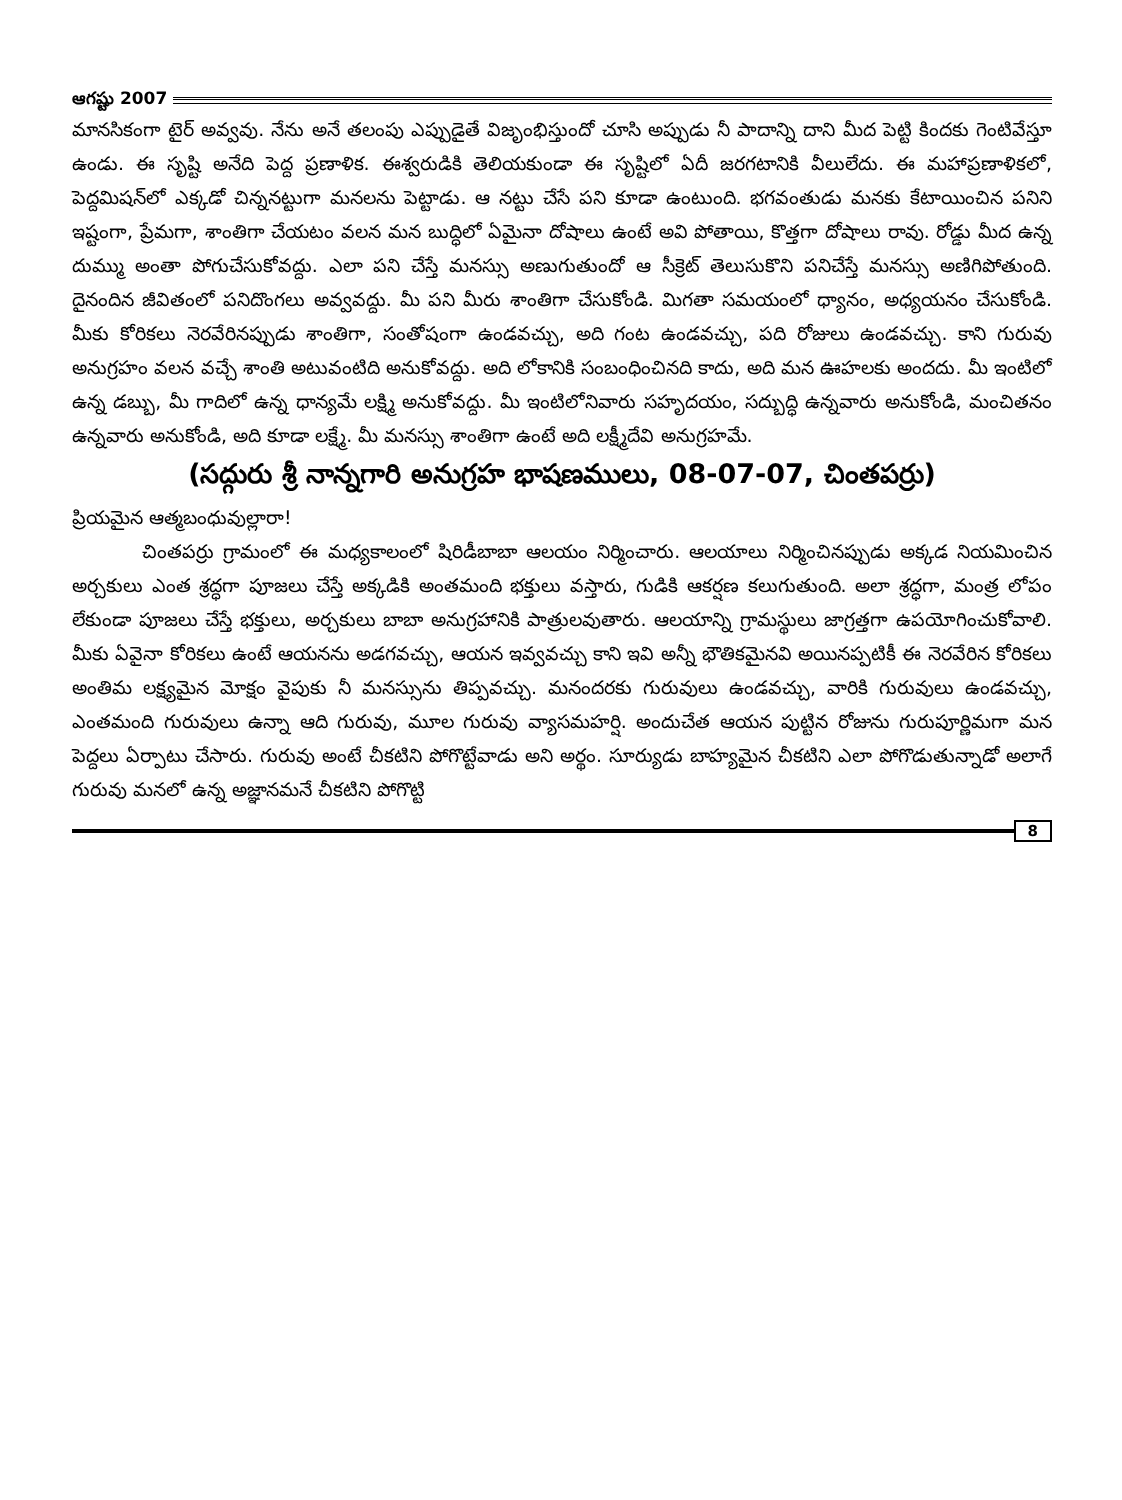ఆగష్టు 2007
మానసికంగా టైర్ అవ్వవు. నేను అనే తలంపు ఎప్పుడైతే విజృంభిస్తుందో చూసి అప్పుడు నీ పాదాన్ని దాని మీద పెట్టి కిందకు గెంటివేస్తూ ఉండు. ఈ సృష్టి అనేది పెద్ద ప్రణాళిక. ఈశ్వరుడికి తెలియకుండా ఈ సృష్టిలో ఏదీ జరగటానికి వీలులేదు. ఈ మహాప్రణాళికలో, పెద్దమిషన్‌లో ఎక్కడో చిన్ననట్టుగా మనలను పెట్టాడు. ఆ నట్టు చేసే పని కూడా ఉంటుంది. భగవంతుడు మనకు కేటాయించిన పనిని ఇష్టంగా, ప్రేమగా, శాంతిగా చేయటం వలన మన బుద్ధిలో ఏమైనా దోషాలు ఉంటే అవి పోతాయి, కొత్తగా దోషాలు రావు. రోడ్డు మీద ఉన్న దుమ్ము అంతా పోగుచేసుకోవద్దు. ఎలా పని చేస్తే మనస్సు అణుగుతుందో ఆ సీక్రెట్ తెలుసుకొని పనిచేస్తే మనస్సు అణిగిపోతుంది. దైనందిన జీవితంలో పనిదొంగలు అవ్వవద్దు. మీ పని మీరు శాంతిగా చేసుకోండి. మిగతా సమయంలో ధ్యానం, అధ్యయనం చేసుకోండి. మీకు కోరికలు నెరవేరినప్పుడు శాంతిగా, సంతోషంగా ఉండవచ్చు, అది గంట ఉండవచ్చు, పది రోజులు ఉండవచ్చు. కాని గురువు అనుగ్రహం వలన వచ్చే శాంతి అటువంటిది అనుకోవద్దు. అది లోకానికి సంబంధించినది కాదు, అది మన ఊహలకు అందదు. మీ ఇంటిలో ఉన్న డబ్బు, మీ గాదిలో ఉన్న ధాన్యమే లక్ష్మి అనుకోవద్దు. మీ ఇంటిలోనివారు సహృదయం, సద్బుద్ధి ఉన్నవారు అనుకోండి, మంచితనం ఉన్నవారు అనుకోండి, అది కూడా లక్ష్మే. మీ మనస్సు శాంతిగా ఉంటే అది లక్ష్మీదేవి అనుగ్రహమే.
(సద్గురు శ్రీ నాన్నగారి అనుగ్రహ భాషణములు, 08-07-07, చింతపర్రు)
ప్రియమైన ఆత్మబంధువుల్లారా!
చింతపర్రు గ్రామంలో ఈ మధ్యకాలంలో షిరిడీబాబా ఆలయం నిర్మించారు. ఆలయాలు నిర్మించినప్పుడు అక్కడ నియమించిన అర్చకులు ఎంత శ్రద్ధగా పూజలు చేస్తే అక్కడికి అంతమంది భక్తులు వస్తారు, గుడికి ఆకర్షణ కలుగుతుంది. అలా శ్రద్ధగా, మంత్ర లోపం లేకుండా పూజలు చేస్తే భక్తులు, అర్చకులు బాబా అనుగ్రహానికి పాత్రులవుతారు. ఆలయాన్ని గ్రామస్థులు జాగ్రత్తగా ఉపయోగించుకోవాలి. మీకు ఏవైనా కోరికలు ఉంటే ఆయనను అడగవచ్చు, ఆయన ఇవ్వవచ్చు కాని ఇవి అన్నీ భౌతికమైనవి అయినప్పటికీ ఈ నెరవేరిన కోరికలు అంతిమ లక్ష్యమైన మోక్షం వైపుకు నీ మనస్సును తిప్పవచ్చు. మనందరకు గురువులు ఉండవచ్చు, వారికి గురువులు ఉండవచ్చు, ఎంతమంది గురువులు ఉన్నా ఆది గురువు, మూల గురువు వ్యాసమహర్షి. అందుచేత ఆయన పుట్టిన రోజును గురుపూర్ణిమగా మన పెద్దలు ఏర్పాటు చేసారు. గురువు అంటే చీకటిని పోగొట్టేవాడు అని అర్థం. సూర్యుడు బాహ్యమైన చీకటిని ఎలా పోగొడుతున్నాడో అలాగే గురువు మనలో ఉన్న అజ్ఞానమనే చీకటిని పోగొట్టి
8